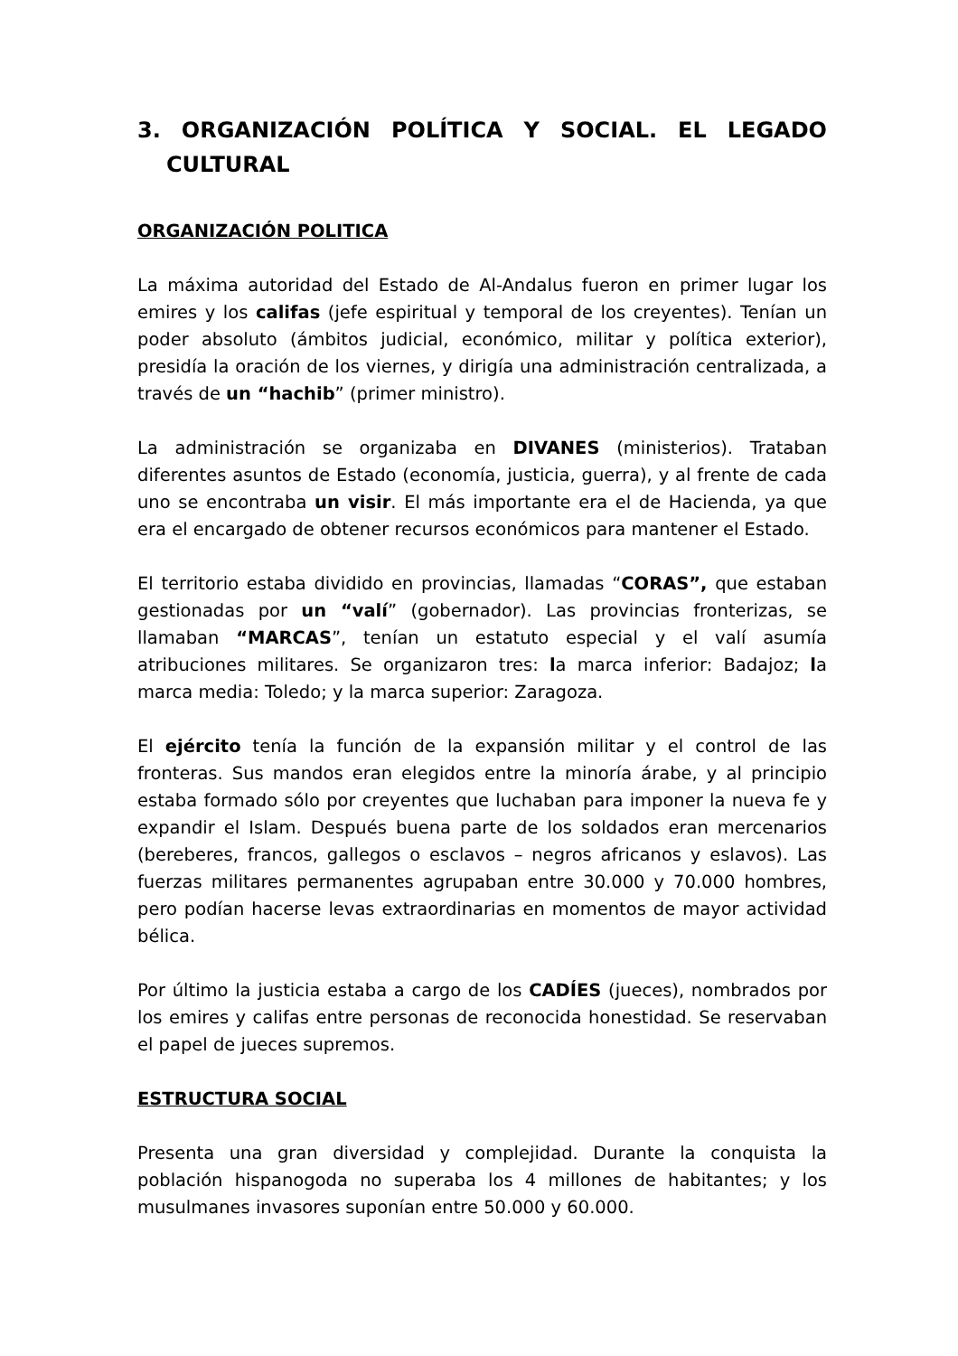3. ORGANIZACIÓN POLÍTICA Y SOCIAL. EL LEGADO CULTURAL
ORGANIZACIÓN POLITICA
La máxima autoridad del Estado de Al-Andalus fueron en primer lugar los emires y los califas (jefe espiritual y temporal de los creyentes). Tenían un poder absoluto (ámbitos judicial, económico, militar y política exterior), presidía la oración de los viernes, y dirigía una administración centralizada, a través de un “hachib” (primer ministro).
La administración se organizaba en DIVANES (ministerios). Trataban diferentes asuntos de Estado (economía, justicia, guerra), y al frente de cada uno se encontraba un visir. El más importante era el de Hacienda, ya que era el encargado de obtener recursos económicos para mantener el Estado.
El territorio estaba dividido en provincias, llamadas “CORAS”, que estaban gestionadas por un “valí” (gobernador). Las provincias fronterizas, se llamaban “MARCAS”, tenían un estatuto especial y el valí asumía atribuciones militares. Se organizaron tres: la marca inferior: Badajoz; la marca media: Toledo; y la marca superior: Zaragoza.
El ejército tenía la función de la expansión militar y el control de las fronteras. Sus mandos eran elegidos entre la minoría árabe, y al principio estaba formado sólo por creyentes que luchaban para imponer la nueva fe y expandir el Islam. Después buena parte de los soldados eran mercenarios (bereberes, francos, gallegos o esclavos – negros africanos y eslavos). Las fuerzas militares permanentes agrupaban entre 30.000 y 70.000 hombres, pero podían hacerse levas extraordinarias en momentos de mayor actividad bélica.
Por último la justicia estaba a cargo de los CADÍES (jueces), nombrados por los emires y califas entre personas de reconocida honestidad. Se reservaban el papel de jueces supremos.
ESTRUCTURA SOCIAL
Presenta una gran diversidad y complejidad. Durante la conquista la población hispanogoda no superaba los 4 millones de habitantes; y los musulmanes invasores suponían entre 50.000 y 60.000.